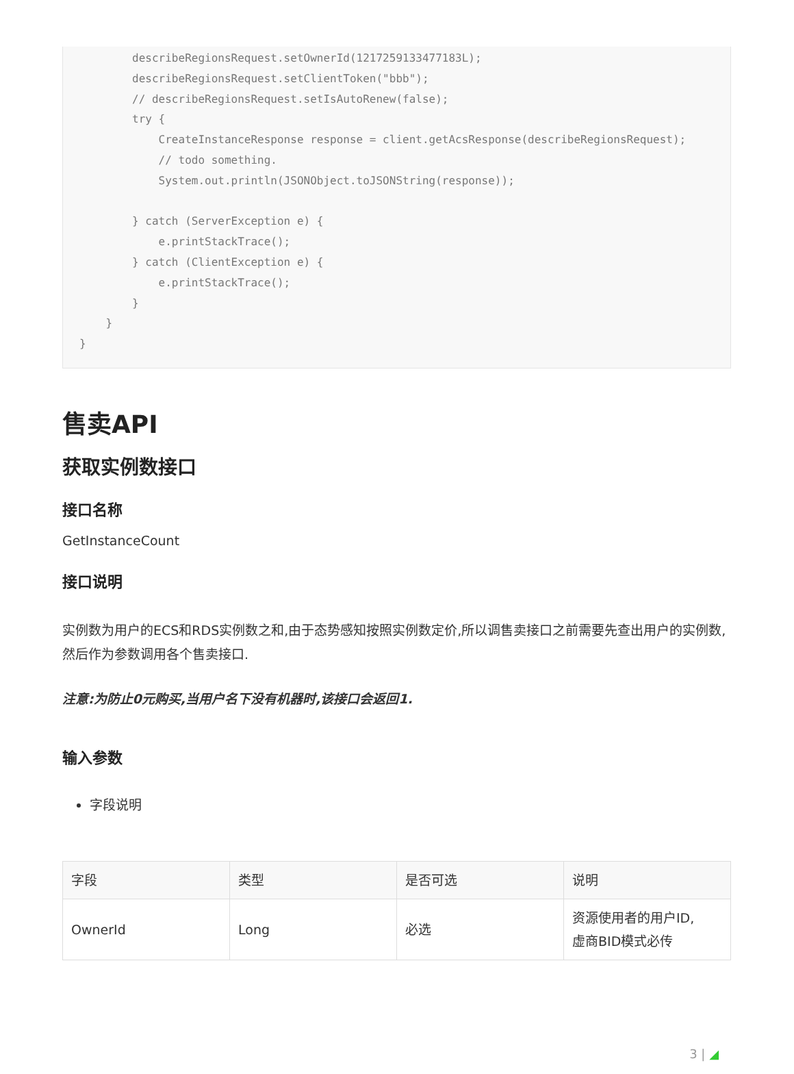describeRegionsRequest.setOwnerId(1217259133477183L);
        describeRegionsRequest.setClientToken("bbb");
        // describeRegionsRequest.setIsAutoRenew(false);
        try {
            CreateInstanceResponse response = client.getAcsResponse(describeRegionsRequest);
            // todo something.
            System.out.println(JSONObject.toJSONString(response));

        } catch (ServerException e) {
            e.printStackTrace();
        } catch (ClientException e) {
            e.printStackTrace();
        }
    }
}
售卖API
获取实例数接口
接口名称
GetInstanceCount
接口说明
实例数为用户的ECS和RDS实例数之和,由于态势感知按照实例数定价,所以调售卖接口之前需要先查出用户的实例数,然后作为参数调用各个售卖接口.
注意:为防止0元购买,当用户名下没有机器时,该接口会返回1.
输入参数
字段说明
| 字段 | 类型 | 是否可选 | 说明 |
| --- | --- | --- | --- |
| OwnerId | Long | 必选 | 资源使用者的用户ID, 虚商BID模式必传 |
3 | ◢